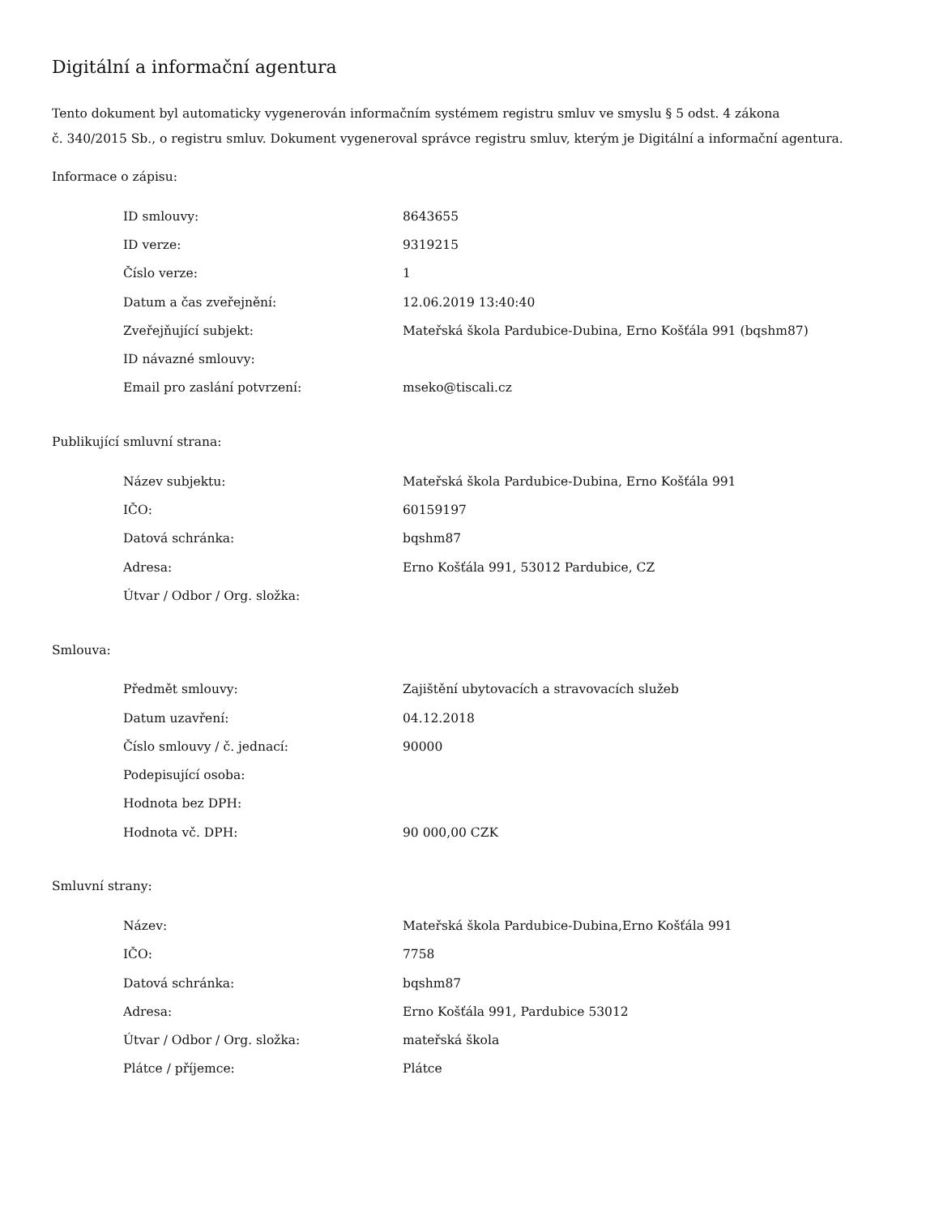Digitální a informační agentura
Tento dokument byl automaticky vygenerován informačním systémem registru smluv ve smyslu § 5 odst. 4 zákona
č. 340/2015 Sb., o registru smluv. Dokument vygeneroval správce registru smluv, kterým je Digitální a informační agentura.
Informace o zápisu:
| ID smlouvy: | 8643655 |
| ID verze: | 9319215 |
| Číslo verze: | 1 |
| Datum a čas zveřejnění: | 12.06.2019 13:40:40 |
| Zveřejňující subjekt: | Mateřská škola Pardubice-Dubina, Erno Košťála 991 (bqshm87) |
| ID návazné smlouvy: | |
| Email pro zaslání potvrzení: | mseko@tiscali.cz |
Publikující smluvní strana:
| Název subjektu: | Mateřská škola Pardubice-Dubina, Erno Košťála 991 |
| IČO: | 60159197 |
| Datová schránka: | bqshm87 |
| Adresa: | Erno Košťála 991, 53012 Pardubice, CZ |
| Útvar / Odbor / Org. složka: | |
Smlouva:
| Předmět smlouvy: | Zajištění ubytovacích a stravovacích služeb |
| Datum uzavření: | 04.12.2018 |
| Číslo smlouvy / č. jednací: | 90000 |
| Podepisující osoba: | |
| Hodnota bez DPH: | |
| Hodnota vč. DPH: | 90 000,00 CZK |
Smluvní strany:
| Název: | Mateřská škola Pardubice-Dubina,Erno Košťála 991 |
| IČO: | 7758 |
| Datová schránka: | bqshm87 |
| Adresa: | Erno Košťála 991, Pardubice 53012 |
| Útvar / Odbor / Org. složka: | mateřská škola |
| Plátce / příjemce: | Plátce |